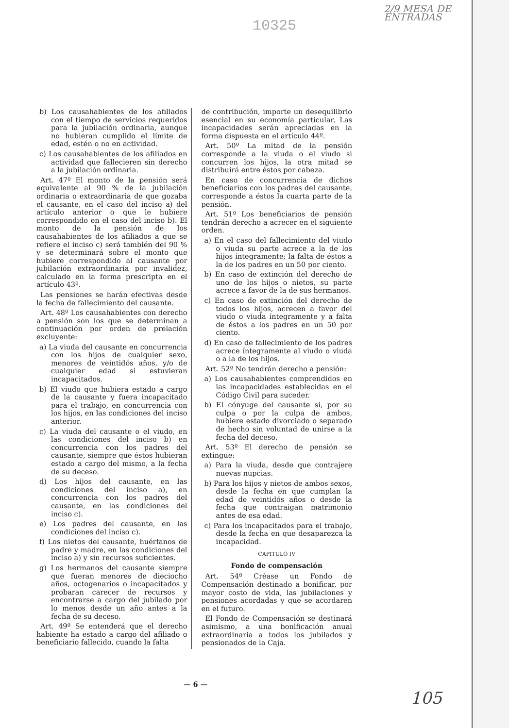10325
2/9 MESA DE ENTRADAS
b) Los causahabientes de los afiliados con el tiempo de servicios requeridos para la jubilación ordinaria, aunque no hubieran cumplido el límite de edad, estén o no en actividad.
c) Los causahabientes de los afiliados en actividad que fallecieren sin derecho a la jubilación ordinaria.
Art. 47º El monto de la pensión será equivalente al 90 % de la jubilación ordinaria o extraordinaria de que gozaba el causante, en el caso del inciso a) del artículo anterior o que le hubiere correspondido en el caso del inciso b). El monto de la pensión de los causahabientes de los afiliados a que se refiere el inciso c) será también del 90 % y se determinará sobre el monto que hubiere correspondido al causante por jubilación extraordinaria por invalidez, calculado en la forma prescripta en el artículo 43º.
Las pensiones se harán efectivas desde la fecha de fallecimiento del causante.
Art. 48º Los causahabientes con derecho a pensión son los que se determinan a continuación por orden de prelación excluyente:
a) La viuda del causante en concurrencia con los hijos de cualquier sexo, menores de veintidós años, y/o de cualquier edad si estuvieran incapacitados.
b) El viudo que hubiera estado a cargo de la causante y fuera incapacitado para el trabajo, en concurrencia con los hijos, en las condiciones del inciso anterior.
c) La viuda del causante o el viudo, en las condiciones del inciso b) en concurrencia con los padres del causante, siempre que éstos hubieran estado a cargo del mismo, a la fecha de su deceso.
d) Los hijos del causante, en las condiciones del inciso a), en concurrencia con los padres del causante, en las condiciones del inciso c).
e) Los padres del causante, en las condiciones del inciso c).
f) Los nietos del causante, huérfanos de padre y madre, en las condiciones del inciso a) y sin recursos suficientes.
g) Los hermanos del causante siempre que fueran menores de dieciocho años, octogenarios o incapacitados y probaran carecer de recursos y encontrarse a cargo del jubilado por lo menos desde un año antes a la fecha de su deceso.
Art. 49º Se entenderá que el derecho habiente ha estado a cargo del afiliado o beneficiario fallecido, cuando la falta
de contribución, importe un desequilibrio esencial en su economía particular. Las incapacidades serán apreciadas en la forma dispuesta en el artículo 44º.
Art. 50º La mitad de la pensión corresponde a la viuda o el viudo si concurren los hijos, la otra mitad se distribuirá entre éstos por cabeza.
En caso de concurrencia de dichos beneficiarios con los padres del causante, corresponde a éstos la cuarta parte de la pensión.
Art. 51º Los beneficiarios de pensión tendrán derecho a acrecer en el siguiente orden.
a) En el caso del fallecimiento del viudo o viuda su parte acrece a la de los hijos íntegramente; la falta de éstos a la de los padres en un 50 por ciento.
b) En caso de extinción del derecho de uno de los hijos o nietos, su parte acrece a favor de la de sus hermanos.
c) En caso de extinción del derecho de todos los hijos, acrecen a favor del viudo o viuda íntegramente y a falta de éstos a los padres en un 50 por ciento.
d) En caso de fallecimiento de los padres acrece íntegramente al viudo o viuda o a la de los hijos.
Art. 52º No tendrán derecho a pensión:
a) Los causahabientes comprendidos en las incapacidades establecidas en el Código Civil para suceder.
b) El cónyuge del causante si, por su culpa o por la culpa de ambos, hubiere estado divorciado o separado de hecho sin voluntad de unirse a la fecha del deceso.
Art. 53º El derecho de pensión se extingue:
a) Para la viuda, desde que contrajere nuevas nupcias.
b) Para los hijos y nietos de ambos sexos, desde la fecha en que cumplan la edad de veintidós años o desde la fecha que contraigan matrimonio antes de esa edad.
c) Para los incapacitados para el trabajo, desde la fecha en que desaparezca la incapacidad.
CAPITULO IV
Fondo de compensación
Art. 54º Créase un Fondo de Compensación destinado a bonificar, por mayor costo de vida, las jubilaciones y pensiones acordadas y que se acordaren en el futuro.
El Fondo de Compensación se destinará asimismo, a una bonificación anual extraordinaria a todos los jubilados y pensionados de la Caja.
— 6 —
105